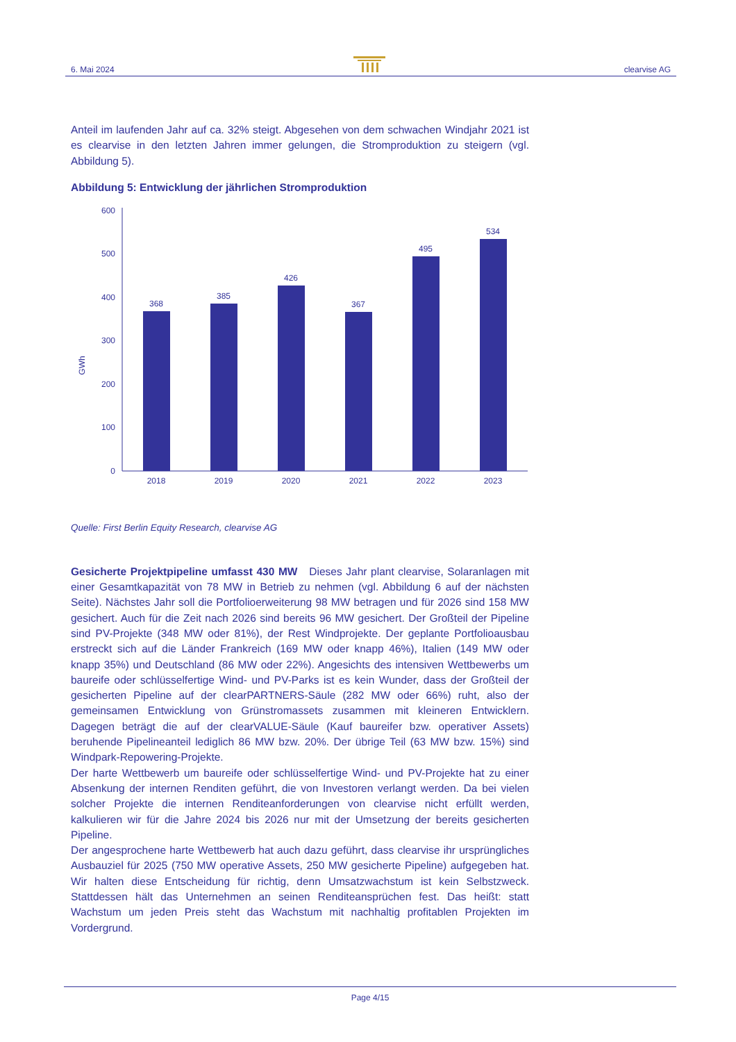6. Mai 2024 clearvise AG
Anteil im laufenden Jahr auf ca. 32% steigt. Abgesehen von dem schwachen Windjahr 2021 ist es clearvise in den letzten Jahren immer gelungen, die Stromproduktion zu steigern (vgl. Abbildung 5).
Abbildung 5: Entwicklung der jährlichen Stromproduktion
GWh
600
500
400
300
200
100
0
368
385
426
367
495
534
2018
2019
2020
2021
2022
2023
Quelle: First Berlin Equity Research, clearvise AG
Gesicherte Projektpipeline umfasst 430 MW Dieses Jahr plant clearvise, Solaranlagen mit einer Gesamtkapazität von 78 MW in Betrieb zu nehmen (vgl. Abbildung 6 auf der nächsten Seite). Nächstes Jahr soll die Portfolioerweiterung 98 MW betragen und für 2026 sind 158 MW gesichert. Auch für die Zeit nach 2026 sind bereits 96 MW gesichert. Der Großteil der Pipeline sind PV-Projekte (348 MW oder 81%), der Rest Windprojekte. Der geplante Portfolioausbau erstreckt sich auf die Länder Frankreich (169 MW oder knapp 46%), Italien (149 MW oder knapp 35%) und Deutschland (86 MW oder 22%). Angesichts des intensiven Wettbewerbs um baureife oder schlüsselfertige Wind- und PV-Parks ist es kein Wunder, dass der Großteil der gesicherten Pipeline auf der clearPARTNERS-Säule (282 MW oder 66%) ruht, also der gemeinsamen Entwicklung von Grünstromassets zusammen mit kleineren Entwicklern. Dagegen beträgt die auf der clearVALUE-Säule (Kauf baureifer bzw. operativer Assets) beruhende Pipelineanteil lediglich 86 MW bzw. 20%. Der übrige Teil (63 MW bzw. 15%) sind Windpark-Repowering-Projekte.
Der harte Wettbewerb um baureife oder schlüsselfertige Wind- und PV-Projekte hat zu einer Absenkung der internen Renditen geführt, die von Investoren verlangt werden. Da bei vielen solcher Projekte die internen Renditeanforderungen von clearvise nicht erfüllt werden, kalkulieren wir für die Jahre 2024 bis 2026 nur mit der Umsetzung der bereits gesicherten Pipeline.
Der angesprochene harte Wettbewerb hat auch dazu geführt, dass clearvise ihr ursprüngliches Ausbauziel für 2025 (750 MW operative Assets, 250 MW gesicherte Pipeline) aufgegeben hat. Wir halten diese Entscheidung für richtig, denn Umsatzwachstum ist kein Selbstzweck. Stattdessen hält das Unternehmen an seinen Renditeansprüchen fest. Das heißt: statt Wachstum um jeden Preis steht das Wachstum mit nachhaltig profitablen Projekten im Vordergrund.
Page 4/15